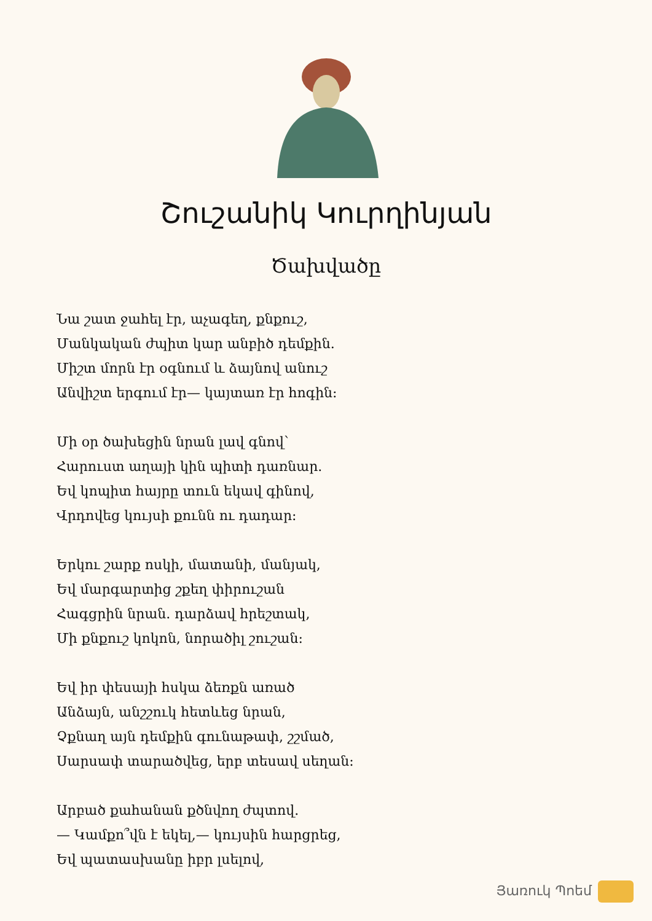Շուշանիկ Կուրղինյան
Ծախվածը
Նա շատ ջահել էր, աչագեղ, քնքուշ,
Մանկական ժպիտ կար անբիծ դեմքին.
Միշտ մորն էր օգնում և ձայնով անուշ
Անվիշտ երգում էր— կայտառ էր հոգին:
Մի օր ծախեցին նրան լավ գնով՝
Հարուստ աղայի կին պիտի դառնար.
Եվ կոպիտ հայրը տուն եկավ գինով,
Վրդովեց կույսի քունն ու դադար:
Երկու շարք ոսկի, մատանի, մանյակ,
Եվ մարգարտից շքեղ փիրուշան
Հագցրին նրան. դարձավ հրեշտակ,
Մի քնքուշ կոկոն, նորածիլ շուշան:
Եվ իր փեսայի հսկա ձեռքն առած
Անձայն, անշշուկ հետևեց նրան,
Չքնաղ այն դեմքին գունաթափ, շշմած,
Սարսափ տարածվեց, երբ տեսավ սեղան:
Արբած քահանան քծնվող ժպտով.
— Կամքո՞վն է եկել,— կույսին հարցրեց,
Եվ պատասխանը իբր լսելով,
Յառուկ Պոեմ